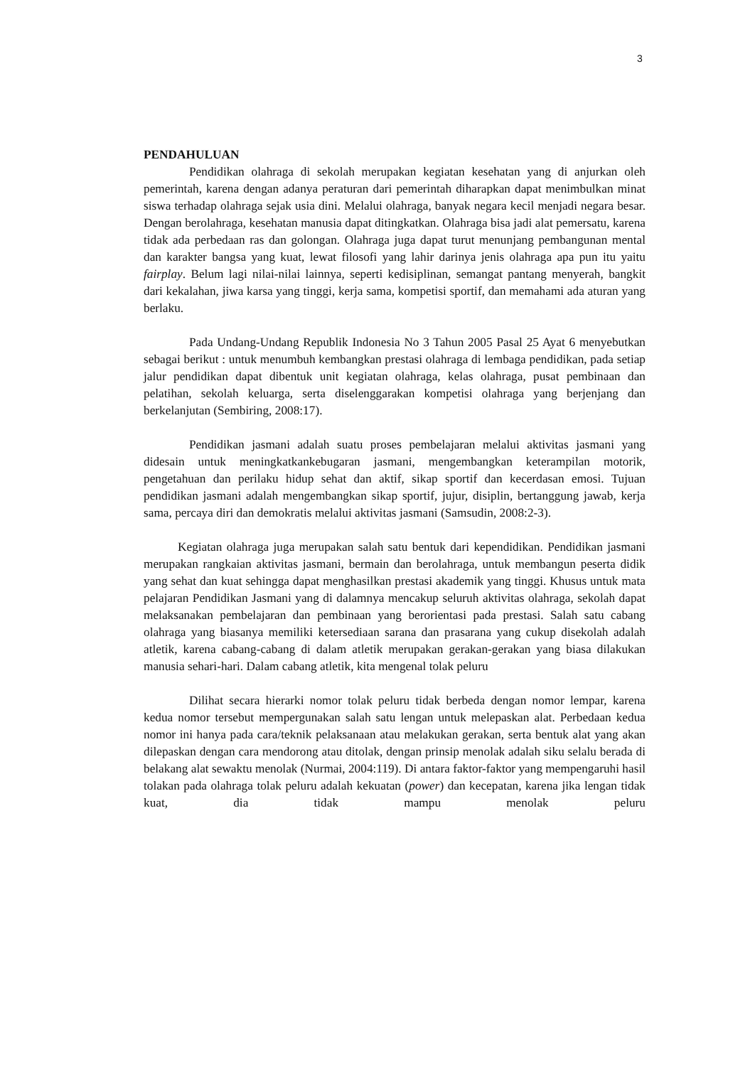3
PENDAHULUAN
Pendidikan olahraga di sekolah merupakan kegiatan kesehatan yang di anjurkan oleh pemerintah, karena dengan adanya peraturan dari pemerintah diharapkan dapat menimbulkan minat siswa terhadap olahraga sejak usia dini. Melalui olahraga, banyak negara kecil menjadi negara besar. Dengan berolahraga, kesehatan manusia dapat ditingkatkan. Olahraga bisa jadi alat pemersatu, karena tidak ada perbedaan ras dan golongan. Olahraga juga dapat turut menunjang pembangunan mental dan karakter bangsa yang kuat, lewat filosofi yang lahir darinya jenis olahraga apa pun itu yaitu fairplay. Belum lagi nilai-nilai lainnya, seperti kedisiplinan, semangat pantang menyerah, bangkit dari kekalahan, jiwa karsa yang tinggi, kerja sama, kompetisi sportif, dan memahami ada aturan yang berlaku.
Pada Undang-Undang Republik Indonesia No 3 Tahun 2005 Pasal 25 Ayat 6 menyebutkan sebagai berikut : untuk menumbuh kembangkan prestasi olahraga di lembaga pendidikan, pada setiap jalur pendidikan dapat dibentuk unit kegiatan olahraga, kelas olahraga, pusat pembinaan dan pelatihan, sekolah keluarga, serta diselenggarakan kompetisi olahraga yang berjenjang dan berkelanjutan (Sembiring, 2008:17).
Pendidikan jasmani adalah suatu proses pembelajaran melalui aktivitas jasmani yang didesain untuk meningkatkankebugaran jasmani, mengembangkan keterampilan motorik, pengetahuan dan perilaku hidup sehat dan aktif, sikap sportif dan kecerdasan emosi. Tujuan pendidikan jasmani adalah mengembangkan sikap sportif, jujur, disiplin, bertanggung jawab, kerja sama, percaya diri dan demokratis melalui aktivitas jasmani (Samsudin, 2008:2-3).
Kegiatan olahraga juga merupakan salah satu bentuk dari kependidikan. Pendidikan jasmani merupakan rangkaian aktivitas jasmani, bermain dan berolahraga, untuk membangun peserta didik yang sehat dan kuat sehingga dapat menghasilkan prestasi akademik yang tinggi. Khusus untuk mata pelajaran Pendidikan Jasmani yang di dalamnya mencakup seluruh aktivitas olahraga, sekolah dapat melaksanakan pembelajaran dan pembinaan yang berorientasi pada prestasi. Salah satu cabang olahraga yang biasanya memiliki ketersediaan sarana dan prasarana yang cukup disekolah adalah atletik, karena cabang-cabang di dalam atletik merupakan gerakan-gerakan yang biasa dilakukan manusia sehari-hari. Dalam cabang atletik, kita mengenal tolak peluru
Dilihat secara hierarki nomor tolak peluru tidak berbeda dengan nomor lempar, karena kedua nomor tersebut mempergunakan salah satu lengan untuk melepaskan alat. Perbedaan kedua nomor ini hanya pada cara/teknik pelaksanaan atau melakukan gerakan, serta bentuk alat yang akan dilepaskan dengan cara mendorong atau ditolak, dengan prinsip menolak adalah siku selalu berada di belakang alat sewaktu menolak (Nurmai, 2004:119). Di antara faktor-faktor yang mempengaruhi hasil tolakan pada olahraga tolak peluru adalah kekuatan (power) dan kecepatan, karena jika lengan tidak kuat, dia tidak mampu menolak peluru